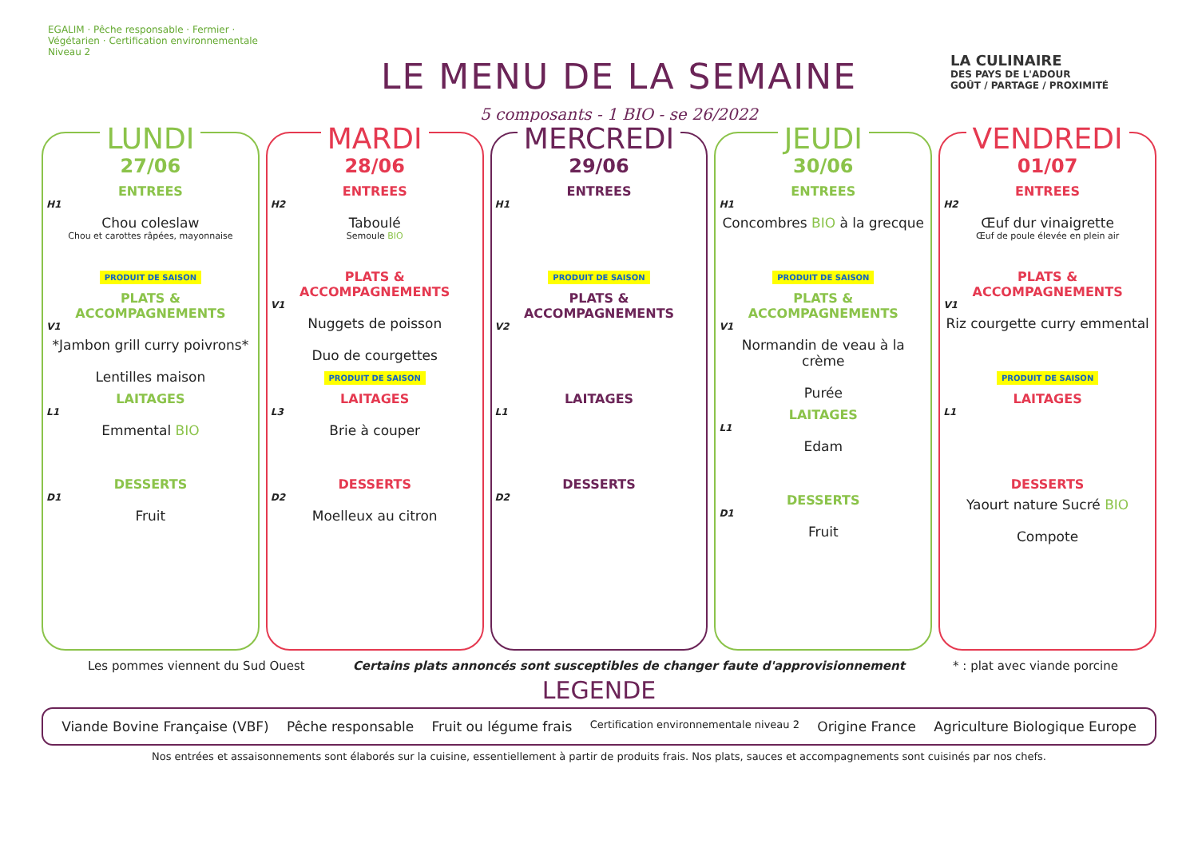EGALIM · Pêche responsable · Fermier · Végétarien · Certification environnementale Niveau 2
LE MENU DE LA SEMAINE
5 composants - 1 BIO - se 26/2022
LA CULINAIRE
DES PAYS DE L'ADOUR
GOÛT / PARTAGE / PROXIMITÉ
LUNDI
27/06
ENTREES
H1
Chou coleslaw
Chou et carottes râpées, mayonnaise
PRODUIT DE SAISON
PLATS & ACCOMPAGNEMENTS
V1
*Jambon grill curry poivrons*
Lentilles maison
LAITAGES
L1
Emmental BIO
DESSERTS
D1
Fruit
MARDI
28/06
ENTREES
H2
Taboulé
Semoule BIO
PLATS & ACCOMPAGNEMENTS
V1
Nuggets de poisson
Duo de courgettes
PRODUIT DE SAISON
LAITAGES
L3
Brie à couper
DESSERTS
D2
Moelleux au citron
MERCREDI
29/06
ENTREES
H1
PRODUIT DE SAISON
PLATS & ACCOMPAGNEMENTS
V2
LAITAGES
L1
DESSERTS
D2
JEUDI
30/06
ENTREES
H1
Concombres BIO à la grecque
PRODUIT DE SAISON
PLATS & ACCOMPAGNEMENTS
V1
Normandin de veau à la crème
Purée
LAITAGES
L1
Edam
DESSERTS
D1
Fruit
VENDREDI
01/07
ENTREES
H2
Œuf dur vinaigrette
Œuf de poule élevée en plein air
PLATS & ACCOMPAGNEMENTS
V1
Riz courgette curry emmental
PRODUIT DE SAISON
LAITAGES
L1
DESSERTS
Yaourt nature Sucré BIO
Compote
Les pommes viennent du Sud Ouest Certains plats annoncés sont susceptibles de changer faute d'approvisionnement * : plat avec viande porcine
LEGENDE
Viande Bovine Française (VBF) Pêche responsable Fruit ou légume frais Certification environnementale niveau 2 Origine France Agriculture Biologique Europe
Nos entrées et assaisonnements sont élaborés sur la cuisine, essentiellement à partir de produits frais. Nos plats, sauces et accompagnements sont cuisinés par nos chefs.